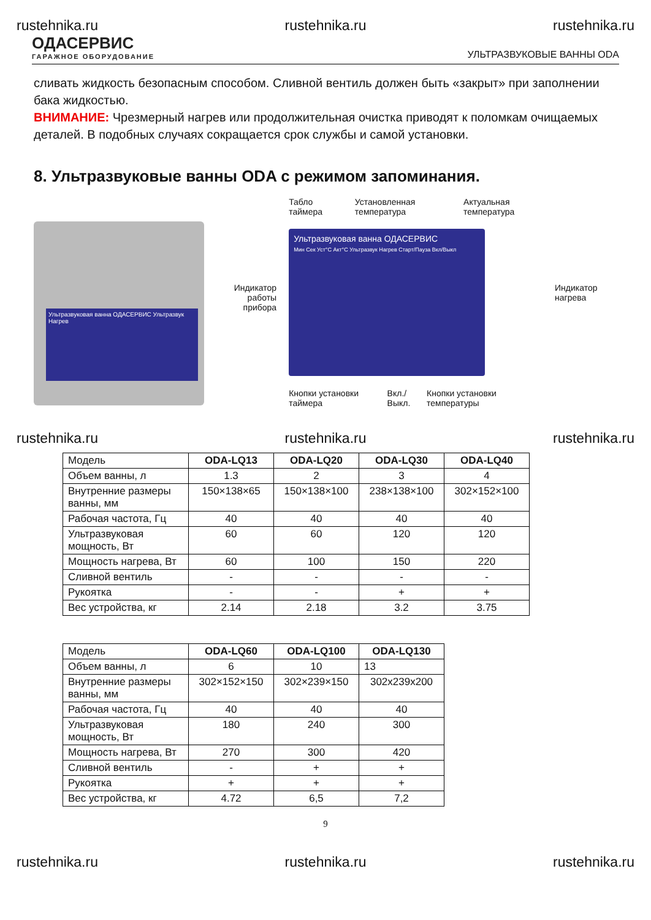rustehnika.ru rustehnika.ru rustehnika.ru
ОДАСЕРВИС
ГАРАЖНОЕ ОБОРУДОВАНИЕ
УЛЬТРАЗВУКОВЫЕ ВАННЫ ODA
сливать жидкость безопасным способом. Сливной вентиль должен быть «закрыт» при заполнении бака жидкостью.
ВНИМАНИЕ: Чрезмерный нагрев или продолжительная очистка приводят к поломкам очищаемых деталей. В подобных случаях сокращается срок службы и самой установки.
8. Ультразвуковые ванны ODA с режимом запоминания.
Ультразвуковая ванна ОДАСЕРВИС Ультразвук Нагрев
Индикатор работы прибора
Табло таймера Установленная температура Актуальная температура
Ультразвуковая ванна ОДАСЕРВИС
Мин Сек Уст°С Акт°С Ультразвук Нагрев Старт/Пауза Вкл/Выкл
Кнопки установки таймера Вкл./Выкл. Кнопки установки температуры
Индикатор нагрева
rustehnika.ru rustehnika.ru rustehnika.ru
| Модель | ODA-LQ13 | ODA-LQ20 | ODA-LQ30 | ODA-LQ40 |
| --- | --- | --- | --- | --- |
| Объем ванны, л | 1.3 | 2 | 3 | 4 |
| Внутренние размеры ванны, мм | 150×138×65 | 150×138×100 | 238×138×100 | 302×152×100 |
| Рабочая частота, Гц | 40 | 40 | 40 | 40 |
| Ультразвуковая мощность, Вт | 60 | 60 | 120 | 120 |
| Мощность нагрева, Вт | 60 | 100 | 150 | 220 |
| Сливной вентиль | - | - | - | - |
| Рукоятка | - | - | + | + |
| Вес устройства, кг | 2.14 | 2.18 | 3.2 | 3.75 |
| Модель | ODA-LQ60 | ODA-LQ100 | ODA-LQ130 |
| --- | --- | --- | --- |
| Объем ванны, л | 6 | 10 | 13 |
| Внутренние размеры ванны, мм | 302×152×150 | 302×239×150 | 302x239x200 |
| Рабочая частота, Гц | 40 | 40 | 40 |
| Ультразвуковая мощность, Вт | 180 | 240 | 300 |
| Мощность нагрева, Вт | 270 | 300 | 420 |
| Сливной вентиль | - | + | + |
| Рукоятка | + | + | + |
| Вес устройства, кг | 4.72 | 6,5 | 7,2 |
9
rustehnika.ru rustehnika.ru rustehnika.ru